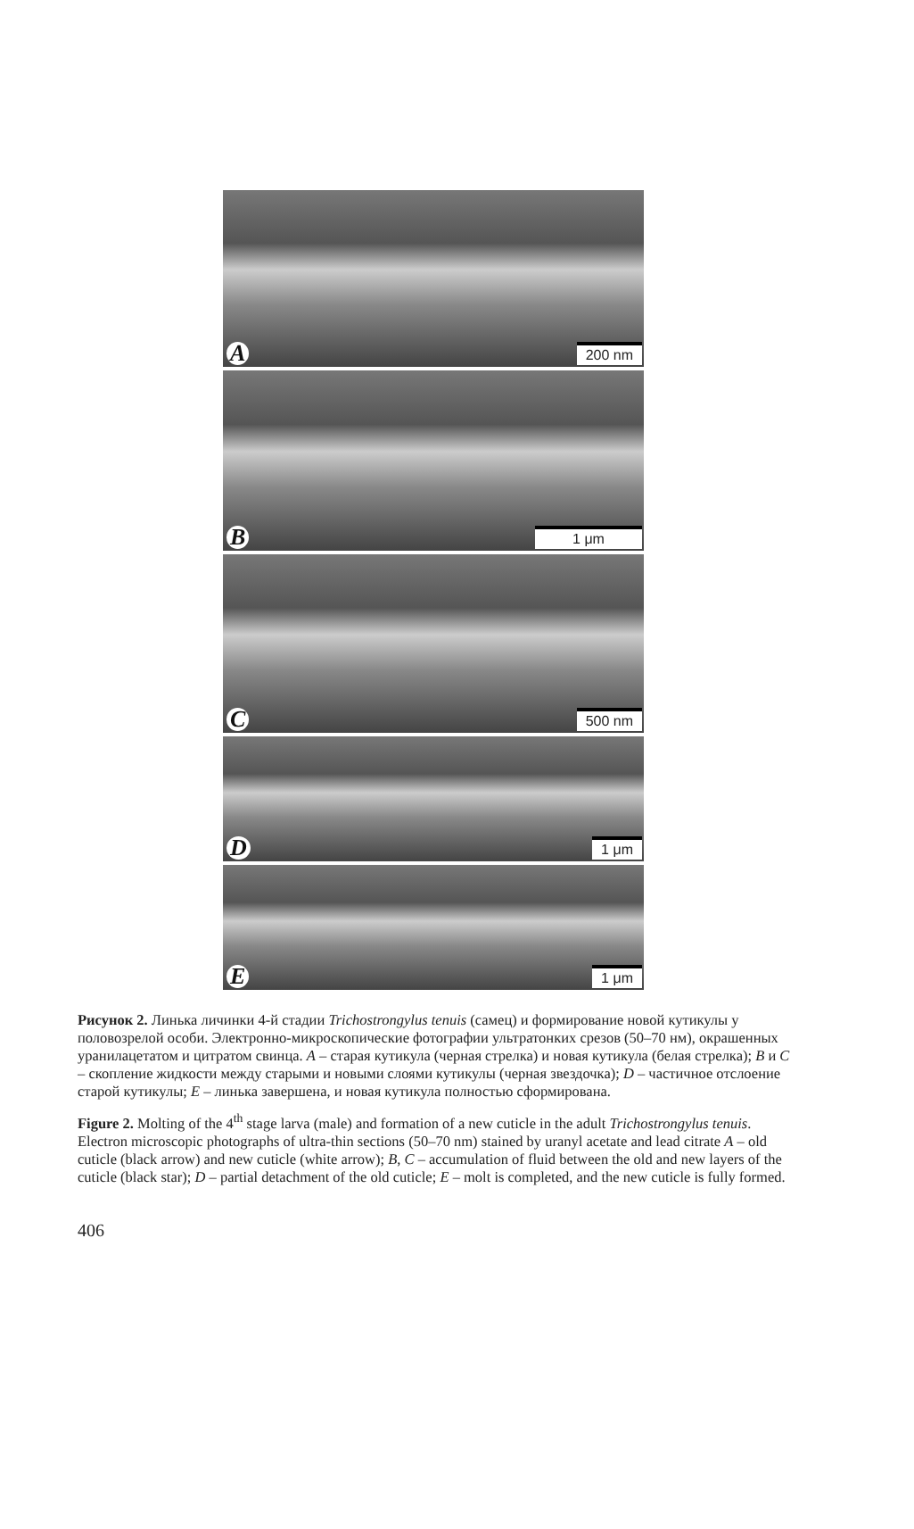A 200 nm
B 1 μm
C 500 nm
D 1 μm
E 1 μm
Рисунок 2. Линька личинки 4-й стадии Trichostrongylus tenuis (самец) и формирование новой кутикулы у половозрелой особи. Электронно-микроскопические фотографии ультратонких срезов (50–70 нм), окрашенных уранилацетатом и цитратом свинца. A – старая кутикула (черная стрелка) и новая кутикула (белая стрелка); B и C – скопление жидкости между старыми и новыми слоями кутикулы (черная звездочка); D – частичное отслоение старой кутикулы; E – линька завершена, и новая кутикула полностью сформирована.
Figure 2. Molting of the 4<sup>th</sup> stage larva (male) and formation of a new cuticle in the adult Trichostrongylus tenuis. Electron microscopic photographs of ultra-thin sections (50–70 nm) stained by uranyl acetate and lead citrate A – old cuticle (black arrow) and new cuticle (white arrow); B, C – accumulation of fluid between the old and new layers of the cuticle (black star); D – partial detachment of the old cuticle; E – molt is completed, and the new cuticle is fully formed.
406